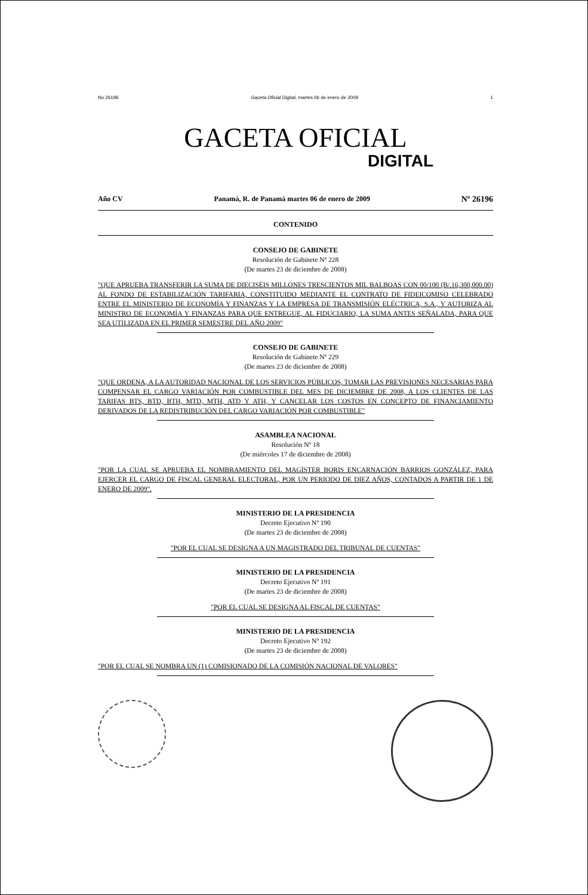No 26196 Gaceta Oficial Digital, martes 06 de enero de 2009 1
GACETA OFICIAL
DIGITAL
Año CV Panamá, R. de Panamá martes 06 de enero de 2009 Nº 26196
CONTENIDO
CONSEJO DE GABINETE
Resolución de Gabinete Nº 228
(De martes 23 de diciembre de 2008)
"QUE APRUEBA TRANSFERIR LA SUMA DE DIECISÉIS MILLONES TRESCIENTOS MIL BALBOAS CON 00/100 (B/.16,300,000.00) AL FONDO DE ESTABILIZACIÓN TARIFARIA, CONSTITUIDO MEDIANTE EL CONTRATO DE FIDEICOMISO CELEBRADO ENTRE EL MINISTERIO DE ECONOMÍA Y FINANZAS Y LA EMPRESA DE TRANSMISIÓN ELÉCTRICA, S.A., Y AUTORIZA AL MINISTRO DE ECONOMÍA Y FINANZAS PARA QUE ENTREGUE, AL FIDUCIARIO, LA SUMA ANTES SEÑALADA, PARA QUE SEA UTILIZADA EN EL PRIMER SEMESTRE DEL AÑO 2009"
CONSEJO DE GABINETE
Resolución de Gabinete Nº 229
(De martes 23 de diciembre de 2008)
"QUE ORDENA, A LA AUTORIDAD NACIONAL DE LOS SERVICIOS PÚBLICOS, TOMAR LAS PREVISIONES NECESARIAS PARA COMPENSAR EL CARGO VARIACIÓN POR COMBUSTIBLE DEL MES DE DICIEMBRE DE 2008, A LOS CLIENTES DE LAS TARIFAS BTS, BTD, BTH, MTD, MTH, ATD Y ATH, Y CANCELAR LOS COSTOS EN CONCEPTO DE FINANCIAMIENTO DERIVADOS DE LA REDISTRIBUCIÓN DEL CARGO VARIACIÓN POR COMBUSTIBLE"
ASAMBLEA NACIONAL
Resolución Nº 18
(De miércoles 17 de diciembre de 2008)
"POR LA CUAL SE APRUEBA EL NOMBRAMIENTO DEL MAGÍSTER BORIS ENCARNACIÓN BARRIOS GONZÁLEZ, PARA EJERCER EL CARGO DE FISCAL GENERAL ELECTORAL, POR UN PERIODO DE DIEZ AÑOS, CONTADOS A PARTIR DE 1 DE ENERO DE 2009".
MINISTERIO DE LA PRESIDENCIA
Decreto Ejecutivo Nº 190
(De martes 23 de diciembre de 2008)
"POR EL CUAL SE DESIGNA A UN MAGISTRADO DEL TRIBUNAL DE CUENTAS"
MINISTERIO DE LA PRESIDENCIA
Decreto Ejecutivo Nº 191
(De martes 23 de diciembre de 2008)
"POR EL CUAL SE DESIGNA AL FISCAL DE CUENTAS"
MINISTERIO DE LA PRESIDENCIA
Decreto Ejecutivo Nº 192
(De martes 23 de diciembre de 2008)
"POR EL CUAL SE NOMBRA UN (1) COMISIONADO DE LA COMISIÓN NACIONAL DE VALORES"